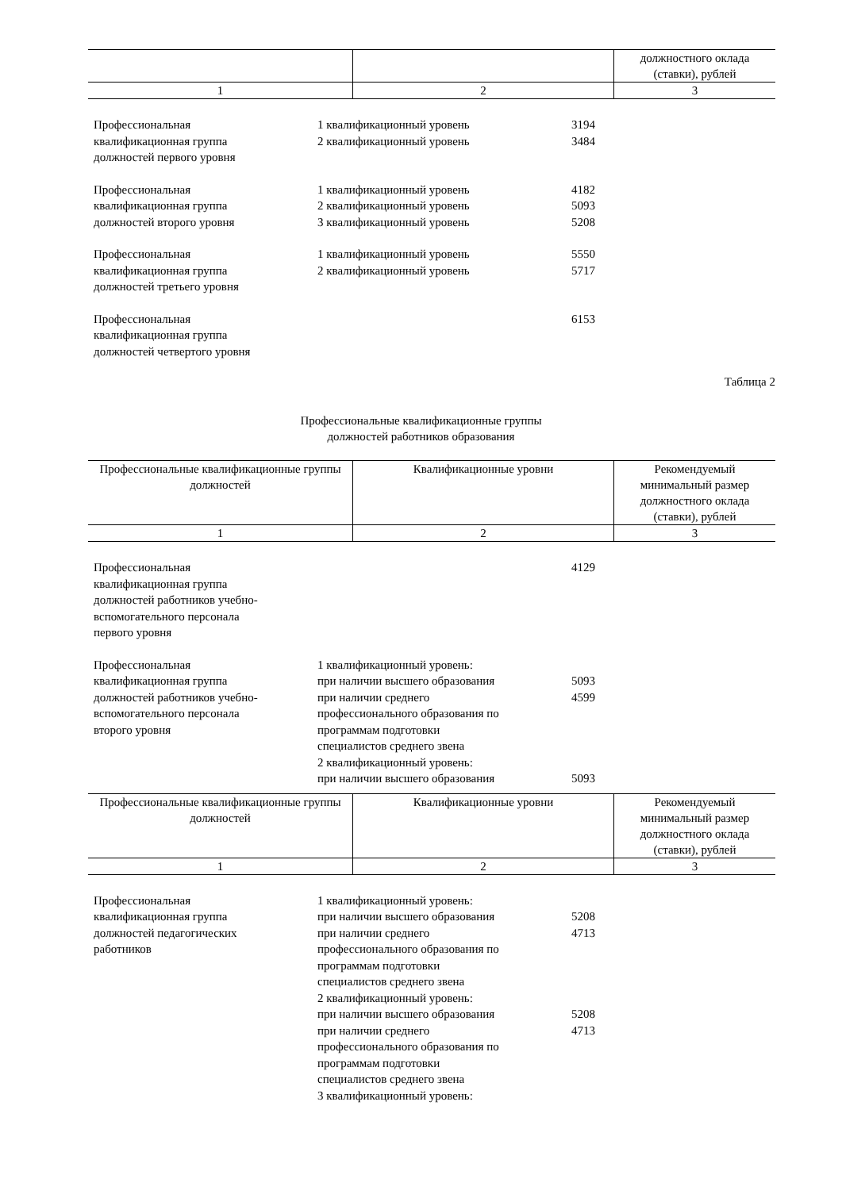| | | должностного оклада (ставки), рублей |
| 1 | 2 | 3 |
| Профессиональная квалификационная группа должностей первого уровня | 1 квалификационный уровень 2 квалификационный уровень | 3194 3484 |
| Профессиональная квалификационная группа должностей второго уровня | 1 квалификационный уровень 2 квалификационный уровень 3 квалификационный уровень | 4182 5093 5208 |
| Профессиональная квалификационная группа должностей третьего уровня | 1 квалификационный уровень 2 квалификационный уровень | 5550 5717 |
| Профессиональная квалификационная группа должностей четвертого уровня | | 6153 |
Таблица 2
Профессиональные квалификационные группы
должностей работников образования
| Профессиональные квалификационные группы должностей | Квалификационные уровни | Рекомендуемый минимальный размер должностного оклада (ставки), рублей |
| 1 | 2 | 3 |
| Профессиональная квалификационная группа должностей работников учебно- вспомогательного персонала первого уровня | | 4129 |
| Профессиональная квалификационная группа должностей работников учебно- вспомогательного персонала второго уровня | 1 квалификационный уровень: при наличии высшего образования при наличии среднего профессионального образования по программам подготовки специалистов среднего звена 2 квалификационный уровень: при наличии высшего образования | 5093 4599 5093 |
| Профессиональные квалификационные группы должностей | Квалификационные уровни | Рекомендуемый минимальный размер должностного оклада (ставки), рублей |
| 1 | 2 | 3 |
| Профессиональная квалификационная группа должностей педагогических работников | 1 квалификационный уровень: при наличии высшего образования при наличии среднего профессионального образования по программам подготовки специалистов среднего звена 2 квалификационный уровень: при наличии высшего образования при наличии среднего профессионального образования по программам подготовки специалистов среднего звена 3 квалификационный уровень: | 5208 4713 5208 4713 |